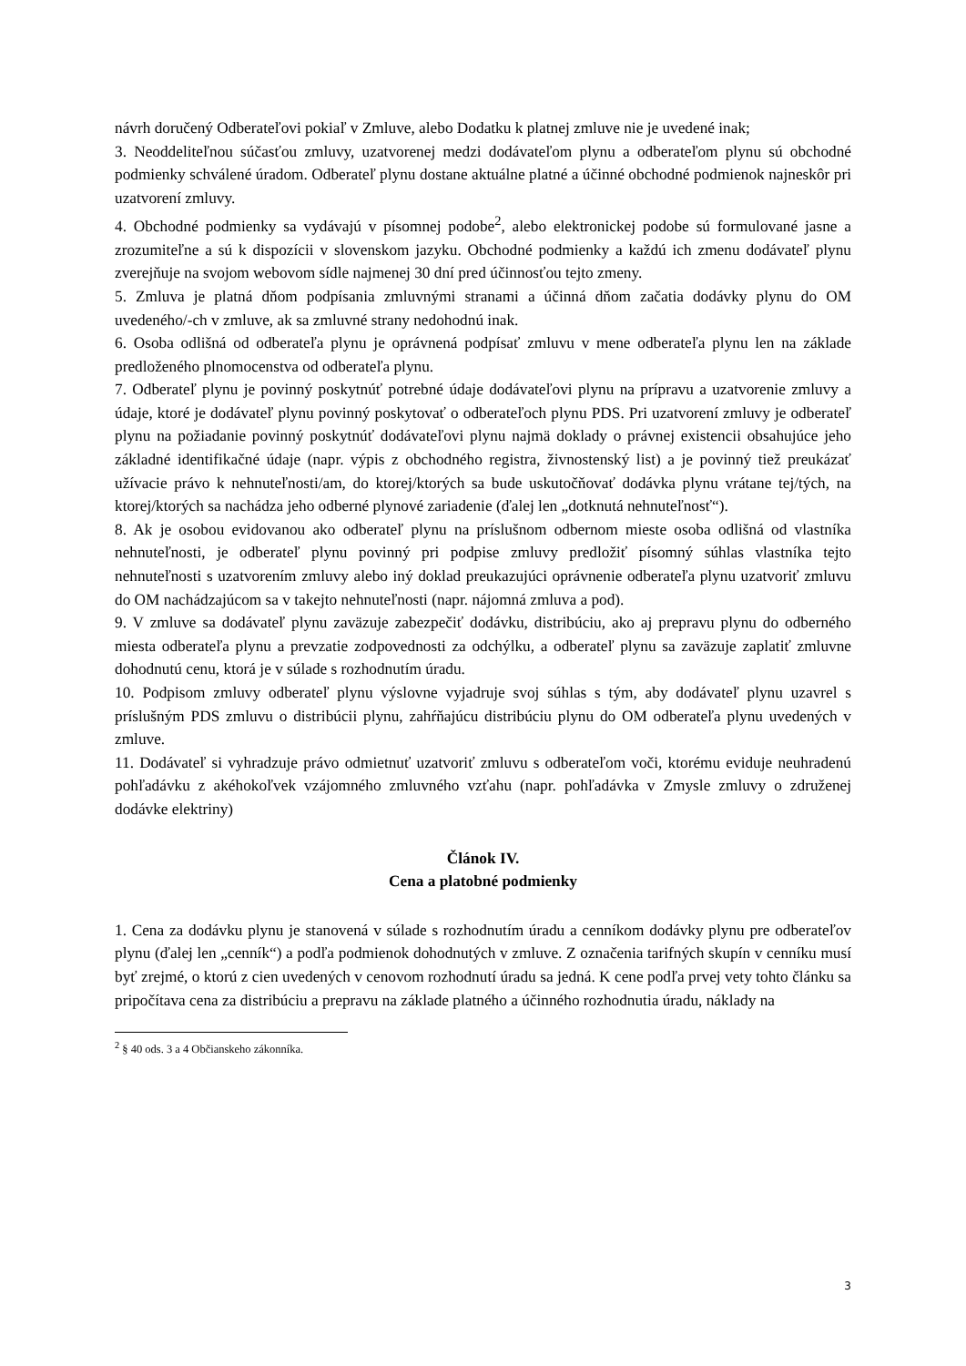návrh doručený Odberateľovi pokiaľ v Zmluve, alebo Dodatku k platnej zmluve nie je uvedené inak;
3. Neoddeliteľnou súčasťou zmluvy, uzatvorenej medzi dodávateľom plynu a odberateľom plynu sú obchodné podmienky schválené úradom. Odberateľ plynu dostane aktuálne platné a účinné obchodné podmienok najneskôr pri uzatvorení zmluvy.
4. Obchodné podmienky sa vydávajú v písomnej podobe<sup>2</sup>, alebo elektronickej podobe sú formulované jasne a zrozumiteľne a sú k dispozícii v slovenskom jazyku. Obchodné podmienky a každú ich zmenu dodávateľ plynu zverejňuje na svojom webovom sídle najmenej 30 dní pred účinnosťou tejto zmeny.
5. Zmluva je platná dňom podpísania zmluvnými stranami a účinná dňom začatia dodávky plynu do OM uvedeného/-ch v zmluve, ak sa zmluvné strany nedohodnú inak.
6. Osoba odlišná od odberateľa plynu je oprávnená podpísať zmluvu v mene odberateľa plynu len na základe predloženého plnomocenstva od odberateľa plynu.
7. Odberateľ plynu je povinný poskytnúť potrebné údaje dodávateľovi plynu na prípravu a uzatvorenie zmluvy a údaje, ktoré je dodávateľ plynu povinný poskytovať o odberateľoch plynu PDS. Pri uzatvorení zmluvy je odberateľ plynu na požiadanie povinný poskytnúť dodávateľovi plynu najmä doklady o právnej existencii obsahujúce jeho základné identifikačné údaje (napr. výpis z obchodného registra, živnostenský list) a je povinný tiež preukázať užívacie právo k nehnuteľnosti/am, do ktorej/ktorých sa bude uskutočňovať dodávka plynu vrátane tej/tých, na ktorej/ktorých sa nachádza jeho odberné plynové zariadenie (ďalej len „dotknutá nehnuteľnosť“).
8. Ak je osobou evidovanou ako odberateľ plynu na príslušnom odbernom mieste osoba odlišná od vlastníka nehnuteľnosti, je odberateľ plynu povinný pri podpise zmluvy predložiť písomný súhlas vlastníka tejto nehnuteľnosti s uzatvorením zmluvy alebo iný doklad preukazujúci oprávnenie odberateľa plynu uzatvoriť zmluvu do OM nachádzajúcom sa v takejto nehnuteľnosti (napr. nájomná zmluva a pod).
9. V zmluve sa dodávateľ plynu zaväzuje zabezpečiť dodávku, distribúciu, ako aj prepravu plynu do odberného miesta odberateľa plynu a prevzatie zodpovednosti za odchýlku, a odberateľ plynu sa zaväzuje zaplatiť zmluvne dohodnutú cenu, ktorá je v súlade s rozhodnutím úradu.
10. Podpisom zmluvy odberateľ plynu výslovne vyjadruje svoj súhlas s tým, aby dodávateľ plynu uzavrel s príslušným PDS zmluvu o distribúcii plynu, zahŕňajúcu distribúciu plynu do OM odberateľa plynu uvedených v zmluve.
11. Dodávateľ si vyhradzuje právo odmietnuť uzatvoriť zmluvu s odberateľom voči, ktorému eviduje neuhradenú pohľadávku z akéhokoľvek vzájomného zmluvného vzťahu (napr. pohľadávka v Zmysle zmluvy o združenej dodávke elektriny)
Článok IV.
Cena a platobné podmienky
1. Cena za dodávku plynu je stanovená v súlade s rozhodnutím úradu a cenníkom dodávky plynu pre odberateľov plynu (ďalej len „cenník“) a podľa podmienok dohodnutých v zmluve. Z označenia tarifných skupín v cenníku musí byť zrejmé, o ktorú z cien uvedených v cenovom rozhodnutí úradu sa jedná. K cene podľa prvej vety tohto článku sa pripočítava cena za distribúciu a prepravu na základe platného a účinného rozhodnutia úradu, náklady na
<sup>2</sup> § 40 ods. 3 a 4 Občianskeho zákonníka.
3